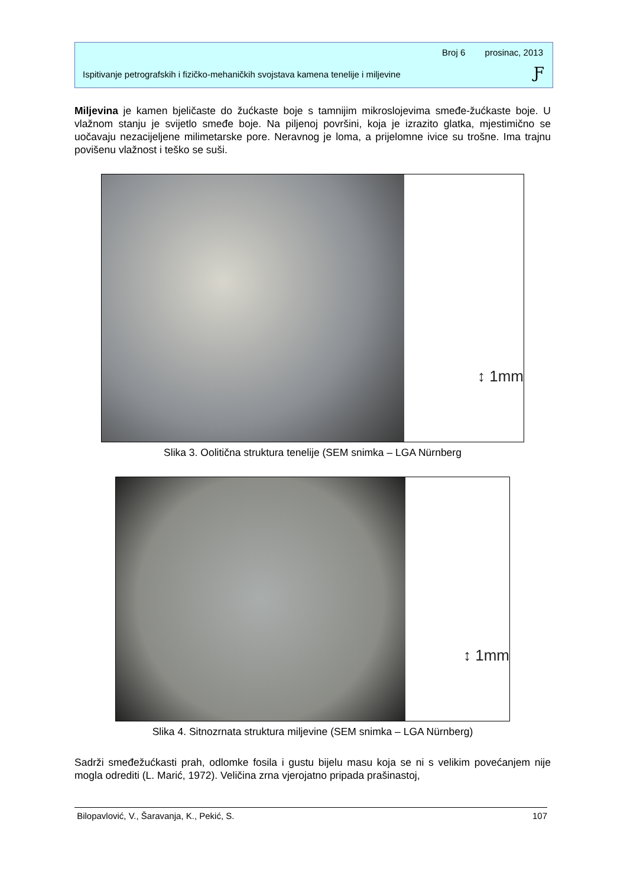Broj 6 prosinac, 2013
Ispitivanje petrografskih i fizičko-mehaničkih svojstava kamena tenelije i miljevine
Ƒ
Miljevina je kamen bjeličaste do žućkaste boje s tamnijim mikroslojevima smeđe-žućkaste boje. U vlažnom stanju je svijetlo smeđe boje. Na piljenoj površini, koja je izrazito glatka, mjestimično se uočavaju nezacijeljene milimetarske pore. Neravnog je loma, a prijelomne ivice su trošne. Ima trajnu povišenu vlažnost i teško se suši.
↕ 1mm
Slika 3. Oolitična struktura tenelije (SEM snimka – LGA Nürnberg
↕ 1mm
Slika 4. Sitnozrnata struktura miljevine (SEM snimka – LGA Nürnberg)
Sadrži smeđežućkasti prah, odlomke fosila i gustu bijelu masu koja se ni s velikim povećanjem nije mogla odrediti (L. Marić, 1972). Veličina zrna vjerojatno pripada prašinastoj,
Bilopavlović, V., Šaravanja, K., Pekić, S. 107